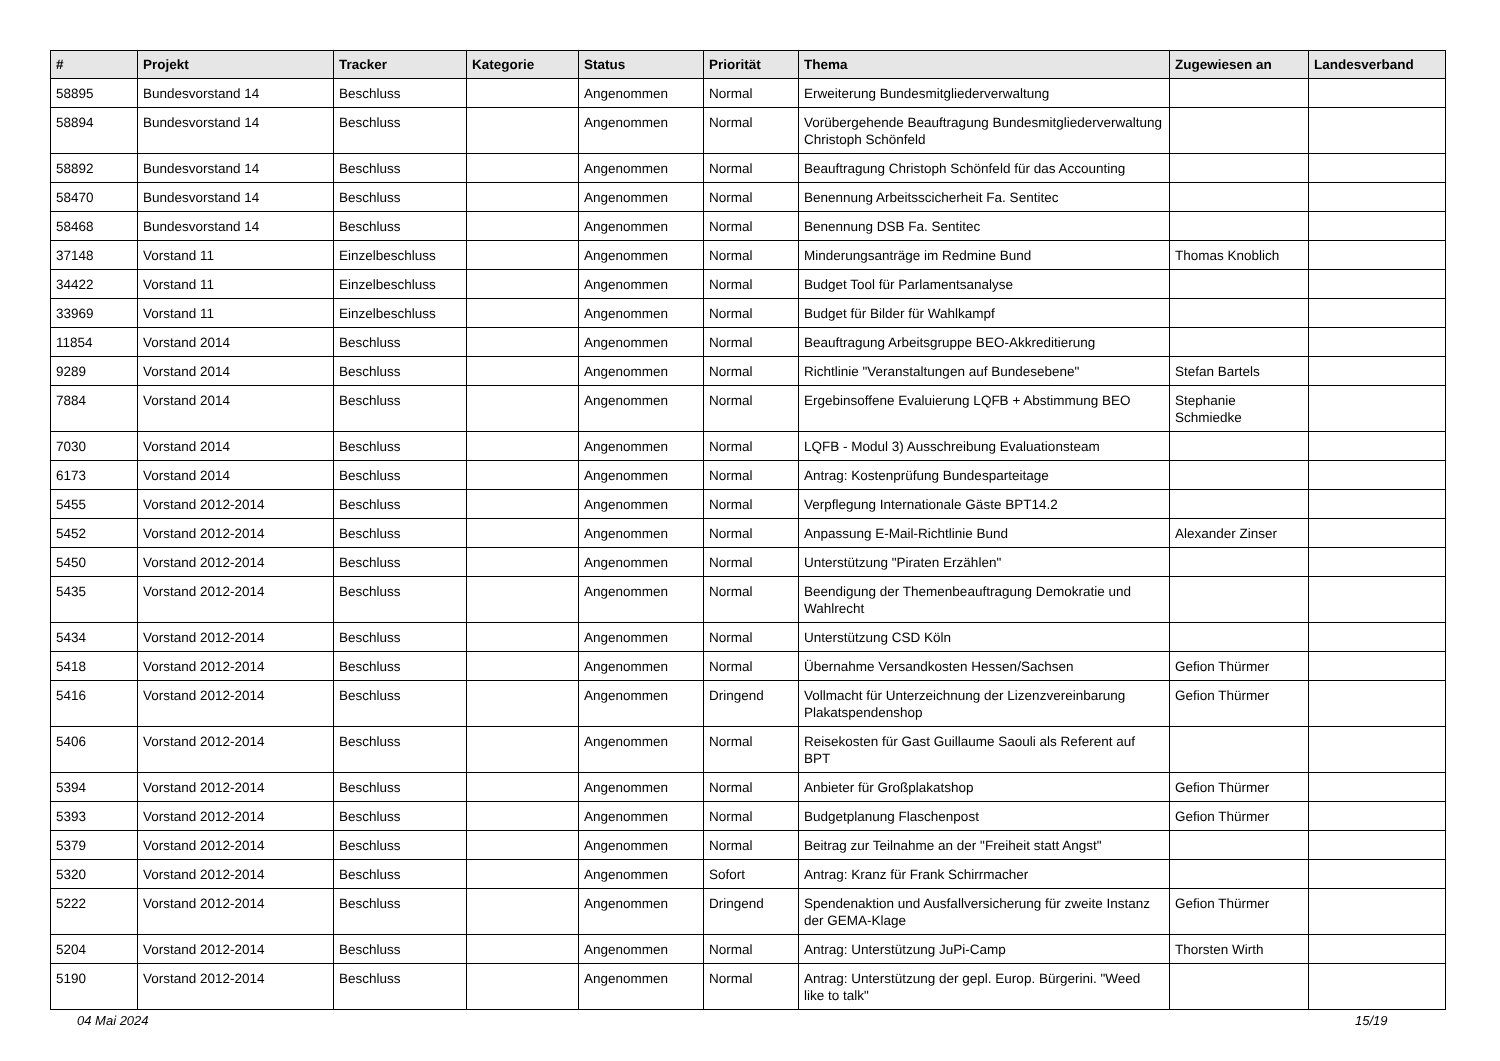| # | Projekt | Tracker | Kategorie | Status | Priorität | Thema | Zugewiesen an | Landesverband |
| --- | --- | --- | --- | --- | --- | --- | --- | --- |
| 58895 | Bundesvorstand 14 | Beschluss | | Angenommen | Normal | Erweiterung Bundesmitgliederverwaltung | | |
| 58894 | Bundesvorstand 14 | Beschluss | | Angenommen | Normal | Vorübergehende Beauftragung Bundesmitgliederverwaltung Christoph Schönfeld | | |
| 58892 | Bundesvorstand 14 | Beschluss | | Angenommen | Normal | Beauftragung Christoph Schönfeld für das Accounting | | |
| 58470 | Bundesvorstand 14 | Beschluss | | Angenommen | Normal | Benennung Arbeitsscicherheit Fa. Sentitec | | |
| 58468 | Bundesvorstand 14 | Beschluss | | Angenommen | Normal | Benennung DSB Fa. Sentitec | | |
| 37148 | Vorstand 11 | Einzelbeschluss | | Angenommen | Normal | Minderungsanträge im Redmine Bund | Thomas Knoblich | |
| 34422 | Vorstand 11 | Einzelbeschluss | | Angenommen | Normal | Budget Tool für Parlamentsanalyse | | |
| 33969 | Vorstand 11 | Einzelbeschluss | | Angenommen | Normal | Budget für Bilder für Wahlkampf | | |
| 11854 | Vorstand 2014 | Beschluss | | Angenommen | Normal | Beauftragung Arbeitsgruppe BEO-Akkreditierung | | |
| 9289 | Vorstand 2014 | Beschluss | | Angenommen | Normal | Richtlinie "Veranstaltungen auf Bundesebene" | Stefan Bartels | |
| 7884 | Vorstand 2014 | Beschluss | | Angenommen | Normal | Ergebinsoffene Evaluierung LQFB + Abstimmung BEO | Stephanie Schmiedke | |
| 7030 | Vorstand 2014 | Beschluss | | Angenommen | Normal | LQFB - Modul 3) Ausschreibung Evaluationsteam | | |
| 6173 | Vorstand 2014 | Beschluss | | Angenommen | Normal | Antrag: Kostenprüfung Bundesparteitage | | |
| 5455 | Vorstand 2012-2014 | Beschluss | | Angenommen | Normal | Verpflegung Internationale Gäste BPT14.2 | | |
| 5452 | Vorstand 2012-2014 | Beschluss | | Angenommen | Normal | Anpassung E-Mail-Richtlinie Bund | Alexander Zinser | |
| 5450 | Vorstand 2012-2014 | Beschluss | | Angenommen | Normal | Unterstützung "Piraten Erzählen" | | |
| 5435 | Vorstand 2012-2014 | Beschluss | | Angenommen | Normal | Beendigung der Themenbeauftragung Demokratie und Wahlrecht | | |
| 5434 | Vorstand 2012-2014 | Beschluss | | Angenommen | Normal | Unterstützung CSD Köln | | |
| 5418 | Vorstand 2012-2014 | Beschluss | | Angenommen | Normal | Übernahme Versandkosten Hessen/Sachsen | Gefion Thürmer | |
| 5416 | Vorstand 2012-2014 | Beschluss | | Angenommen | Dringend | Vollmacht für Unterzeichnung der Lizenzvereinbarung Plakatspendenshop | Gefion Thürmer | |
| 5406 | Vorstand 2012-2014 | Beschluss | | Angenommen | Normal | Reisekosten für Gast Guillaume Saouli als Referent auf BPT | | |
| 5394 | Vorstand 2012-2014 | Beschluss | | Angenommen | Normal | Anbieter für Großplakatshop | Gefion Thürmer | |
| 5393 | Vorstand 2012-2014 | Beschluss | | Angenommen | Normal | Budgetplanung Flaschenpost | Gefion Thürmer | |
| 5379 | Vorstand 2012-2014 | Beschluss | | Angenommen | Normal | Beitrag zur Teilnahme an der "Freiheit statt Angst" | | |
| 5320 | Vorstand 2012-2014 | Beschluss | | Angenommen | Sofort | Antrag: Kranz für Frank Schirrmacher | | |
| 5222 | Vorstand 2012-2014 | Beschluss | | Angenommen | Dringend | Spendenaktion und Ausfallversicherung für zweite Instanz der GEMA-Klage | Gefion Thürmer | |
| 5204 | Vorstand 2012-2014 | Beschluss | | Angenommen | Normal | Antrag: Unterstützung JuPi-Camp | Thorsten Wirth | |
| 5190 | Vorstand 2012-2014 | Beschluss | | Angenommen | Normal | Antrag: Unterstützung der gepl. Europ. Bürgerini. "Weed like to talk" | | |
04 Mai 2024 15/19